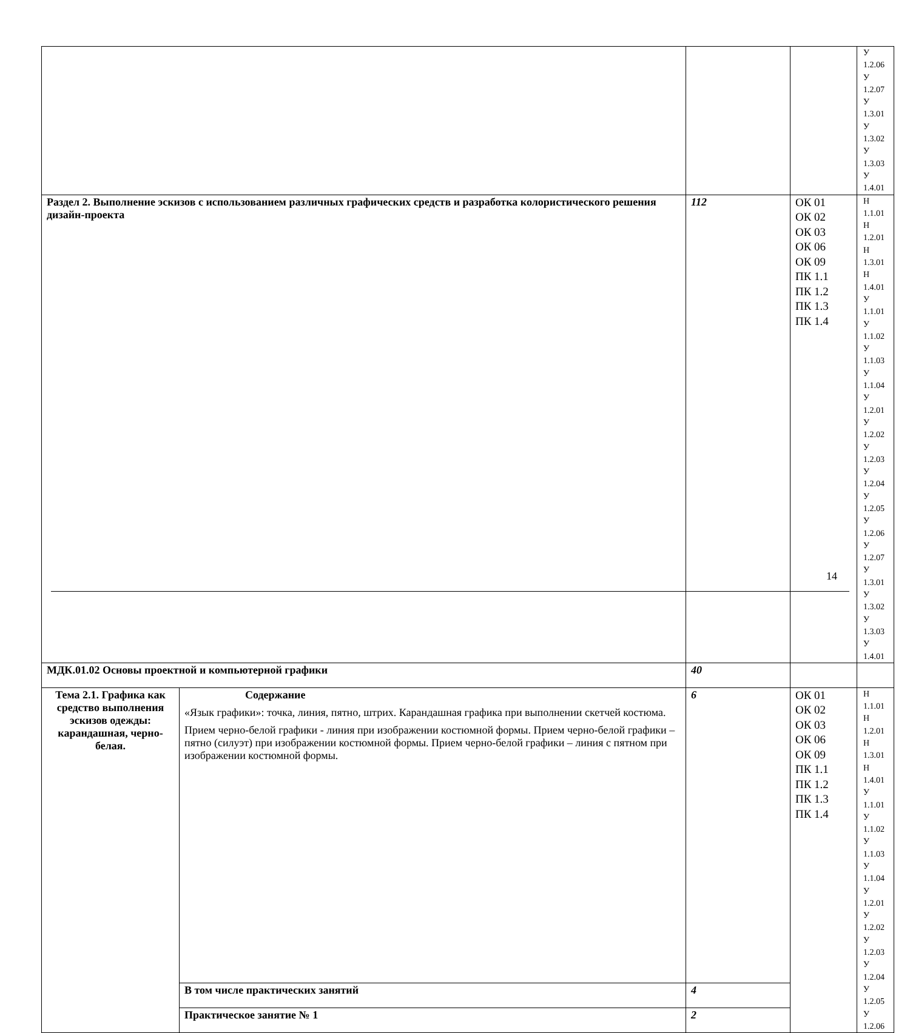| | | | | У 1.2.06 У 1.2.07 У 1.3.01 У 1.3.02 У 1.3.03 У 1.4.01 |
| Раздел 2. Выполнение эскизов с использованием различных графических средств и разработка колористического решения дизайн-проекта | | 112 | ОК 01 ОК 02 ОК 03 ОК 06 ОК 09 ПК 1.1 ПК 1.2 ПК 1.3 ПК 1.4 | Н 1.1.01 Н 1.2.01 Н 1.3.01 Н 1.4.01 У 1.1.01 У 1.1.02 У 1.1.03 У 1.1.04 У 1.2.01 У 1.2.02 У 1.2.03 У 1.2.04 У 1.2.05 У 1.2.06 У 1.2.07 У 1.3.01 У 1.3.02 У 1.3.03 У 1.4.01 |
| МДК.01.02 Основы проектной и компьютерной графики | | 40 | | |
| Тема 2.1. Графика как средство выполнения эскизов одежды: карандашная, черно-белая. | Содержание «Язык графики»: точка, линия, пятно, штрих. Карандашная графика при выполнении скетчей костюма. Прием черно-белой графики - линия при изображении костюмной формы. Прием черно-белой графики – пятно (силуэт) при изображении костюмной формы. Прием черно-белой графики – линия с пятном при изображении костюмной формы. | 6 | ОК 01 ОК 02 ОК 03 ОК 06 ОК 09 ПК 1.1 ПК 1.2 ПК 1.3 ПК 1.4 | Н 1.1.01 Н 1.2.01 Н 1.3.01 Н 1.4.01 У 1.1.01 У 1.1.02 У 1.1.03 У 1.1.04 У 1.2.01 У 1.2.02 У 1.2.03 У 1.2.04 У 1.2.05 У 1.2.06 |
| | В том числе практических занятий | 4 | | |
| | Практическое занятие № 1 | 2 | | |
14